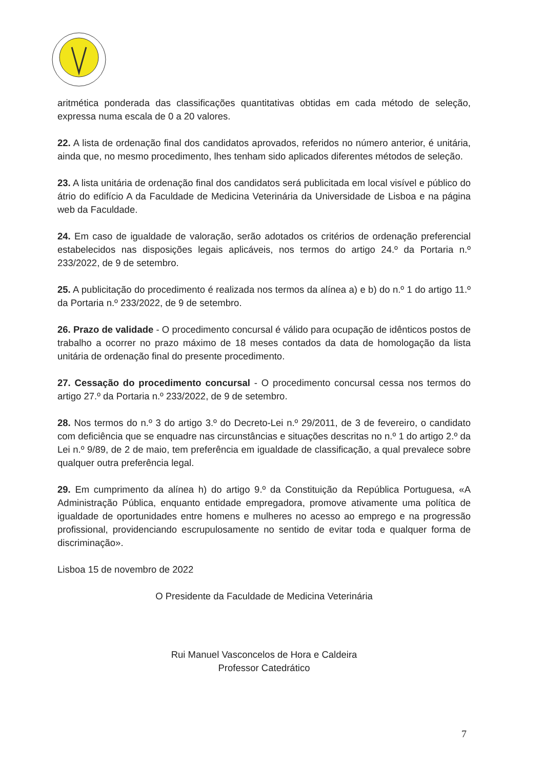aritmética ponderada das classificações quantitativas obtidas em cada método de seleção, expressa numa escala de 0 a 20 valores.
22. A lista de ordenação final dos candidatos aprovados, referidos no número anterior, é unitária, ainda que, no mesmo procedimento, lhes tenham sido aplicados diferentes métodos de seleção.
23. A lista unitária de ordenação final dos candidatos será publicitada em local visível e público do átrio do edifício A da Faculdade de Medicina Veterinária da Universidade de Lisboa e na página web da Faculdade.
24. Em caso de igualdade de valoração, serão adotados os critérios de ordenação preferencial estabelecidos nas disposições legais aplicáveis, nos termos do artigo 24.º da Portaria n.º 233/2022, de 9 de setembro.
25. A publicitação do procedimento é realizada nos termos da alínea a) e b) do n.º 1 do artigo 11.º da Portaria n.º 233/2022, de 9 de setembro.
26. Prazo de validade - O procedimento concursal é válido para ocupação de idênticos postos de trabalho a ocorrer no prazo máximo de 18 meses contados da data de homologação da lista unitária de ordenação final do presente procedimento.
27. Cessação do procedimento concursal - O procedimento concursal cessa nos termos do artigo 27.º da Portaria n.º 233/2022, de 9 de setembro.
28. Nos termos do n.º 3 do artigo 3.º do Decreto-Lei n.º 29/2011, de 3 de fevereiro, o candidato com deficiência que se enquadre nas circunstâncias e situações descritas no n.º 1 do artigo 2.º da Lei n.º 9/89, de 2 de maio, tem preferência em igualdade de classificação, a qual prevalece sobre qualquer outra preferência legal.
29. Em cumprimento da alínea h) do artigo 9.º da Constituição da República Portuguesa, «A Administração Pública, enquanto entidade empregadora, promove ativamente uma política de igualdade de oportunidades entre homens e mulheres no acesso ao emprego e na progressão profissional, providenciando escrupulosamente no sentido de evitar toda e qualquer forma de discriminação».
Lisboa 15 de novembro de 2022
O Presidente da Faculdade de Medicina Veterinária
Rui Manuel Vasconcelos de Hora e Caldeira
Professor Catedrático
7